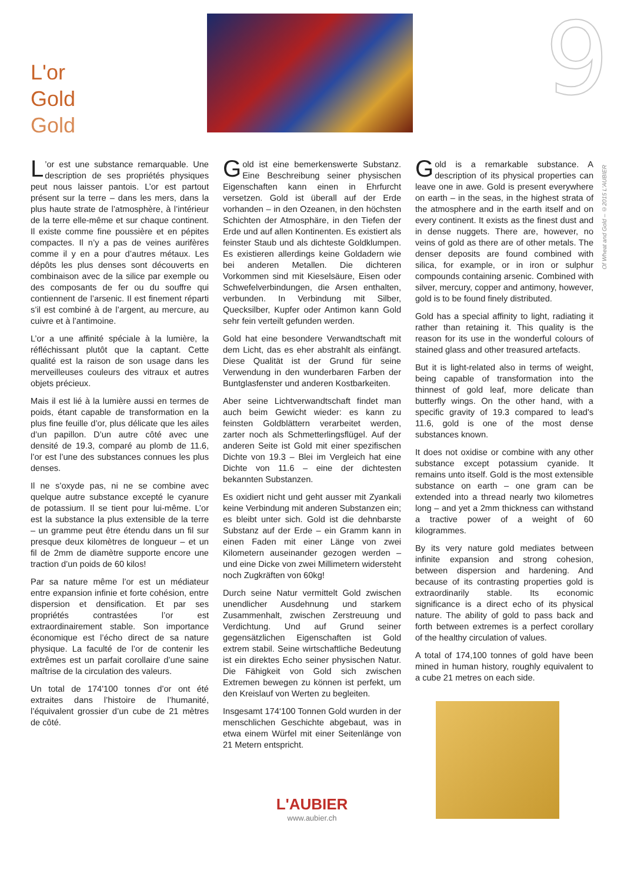L'or
Gold
Gold
9
Of Wheat and Gold – ©2015 L'AUBIER
L’or est une substance remarquable. Une description de ses propriétés physiques peut nous laisser pantois. L’or est partout présent sur la terre – dans les mers, dans la plus haute strate de l’atmosphère, à l’intérieur de la terre elle-même et sur chaque continent. Il existe comme fine poussière et en pépites compactes. Il n’y a pas de veines aurifères comme il y en a pour d’autres métaux. Les dépôts les plus denses sont découverts en combinaison avec de la silice par exemple ou des composants de fer ou du souffre qui contiennent de l’arsenic. Il est finement réparti s’il est combiné à de l’argent, au mercure, au cuivre et à l’antimoine.
L’or a une affinité spéciale à la lumière, la réfléchissant plutôt que la captant. Cette qualité est la raison de son usage dans les merveilleuses couleurs des vitraux et autres objets précieux.
Mais il est lié à la lumière aussi en termes de poids, étant capable de transformation en la plus fine feuille d’or, plus délicate que les ailes d’un papillon. D’un autre côté avec une densité de 19.3, comparé au plomb de 11.6, l’or est l’une des substances connues les plus denses.
Il ne s’oxyde pas, ni ne se combine avec quelque autre substance excepté le cyanure de potassium. Il se tient pour lui-même. L’or est la substance la plus extensible de la terre – un gramme peut être étendu dans un fil sur presque deux kilomètres de longueur – et un fil de 2mm de diamètre supporte encore une traction d’un poids de 60 kilos!
Par sa nature même l’or est un médiateur entre expansion infinie et forte cohésion, entre dispersion et densification. Et par ses propriétés contrastées l’or est extraordinairement stable. Son importance économique est l’écho direct de sa nature physique. La faculté de l’or de contenir les extrêmes est un parfait corollaire d’une saine maîtrise de la circulation des valeurs.
Un total de 174'100 tonnes d’or ont été extraites dans l’histoire de l’humanité, l’équivalent grossier d’un cube de 21 mètres de côté.
Gold ist eine bemerkenswerte Substanz. Eine Beschreibung seiner physischen Eigenschaften kann einen in Ehrfurcht versetzen. Gold ist überall auf der Erde vorhanden – in den Ozeanen, in den höchsten Schichten der Atmosphäre, in den Tiefen der Erde und auf allen Kontinenten. Es existiert als feinster Staub und als dichteste Goldklumpen. Es existieren allerdings keine Goldadern wie bei anderen Metallen. Die dichteren Vorkommen sind mit Kieselsäure, Eisen oder Schwefelverbindungen, die Arsen enthalten, verbunden. In Verbindung mit Silber, Quecksilber, Kupfer oder Antimon kann Gold sehr fein verteilt gefunden werden.
Gold hat eine besondere Verwandtschaft mit dem Licht, das es eher abstrahlt als einfängt. Diese Qualität ist der Grund für seine Verwendung in den wunderbaren Farben der Buntglasfenster und anderen Kostbarkeiten.
Aber seine Lichtverwandtschaft findet man auch beim Gewicht wieder: es kann zu feinsten Goldblättern verarbeitet werden, zarter noch als Schmetterlingsflügel. Auf der anderen Seite ist Gold mit einer spezifischen Dichte von 19.3 – Blei im Vergleich hat eine Dichte von 11.6 – eine der dichtesten bekannten Substanzen.
Es oxidiert nicht und geht ausser mit Zyankali keine Verbindung mit anderen Substanzen ein; es bleibt unter sich. Gold ist die dehnbarste Substanz auf der Erde – ein Gramm kann in einen Faden mit einer Länge von zwei Kilometern auseinander gezogen werden – und eine Dicke von zwei Millimetern widersteht noch Zugkräften von 60kg!
Durch seine Natur vermittelt Gold zwischen unendlicher Ausdehnung und starkem Zusammenhalt, zwischen Zerstreuung und Verdichtung. Und auf Grund seiner gegensätzlichen Eigenschaften ist Gold extrem stabil. Seine wirtschaftliche Bedeutung ist ein direktes Echo seiner physischen Natur. Die Fähigkeit von Gold sich zwischen Extremen bewegen zu können ist perfekt, um den Kreislauf von Werten zu begleiten.
Insgesamt 174‘100 Tonnen Gold wurden in der menschlichen Geschichte abgebaut, was in etwa einem Würfel mit einer Seitenlänge von 21 Metern entspricht.
Gold is a remarkable substance. A description of its physical properties can leave one in awe. Gold is present everywhere on earth – in the seas, in the highest strata of the atmosphere and in the earth itself and on every continent. It exists as the finest dust and in dense nuggets. There are, however, no veins of gold as there are of other metals. The denser deposits are found combined with silica, for example, or in iron or sulphur compounds containing arsenic. Combined with silver, mercury, copper and antimony, however, gold is to be found finely distributed.
Gold has a special affinity to light, radiating it rather than retaining it. This quality is the reason for its use in the wonderful colours of stained glass and other treasured artefacts.
But it is light-related also in terms of weight, being capable of transformation into the thinnest of gold leaf, more delicate than butterfly wings. On the other hand, with a specific gravity of 19.3 compared to lead's 11.6, gold is one of the most dense substances known.
It does not oxidise or combine with any other substance except potassium cyanide. It remains unto itself. Gold is the most extensible substance on earth – one gram can be extended into a thread nearly two kilometres long – and yet a 2mm thickness can withstand a tractive power of a weight of 60 kilogrammes.
By its very nature gold mediates between infinite expansion and strong cohesion, between dispersion and hardening. And because of its contrasting properties gold is extraordinarily stable. Its economic significance is a direct echo of its physical nature. The ability of gold to pass back and forth between extremes is a perfect corollary of the healthy circulation of values.
A total of 174,100 tonnes of gold have been mined in human history, roughly equivalent to a cube 21 metres on each side.
L'AUBIER
www.aubier.ch